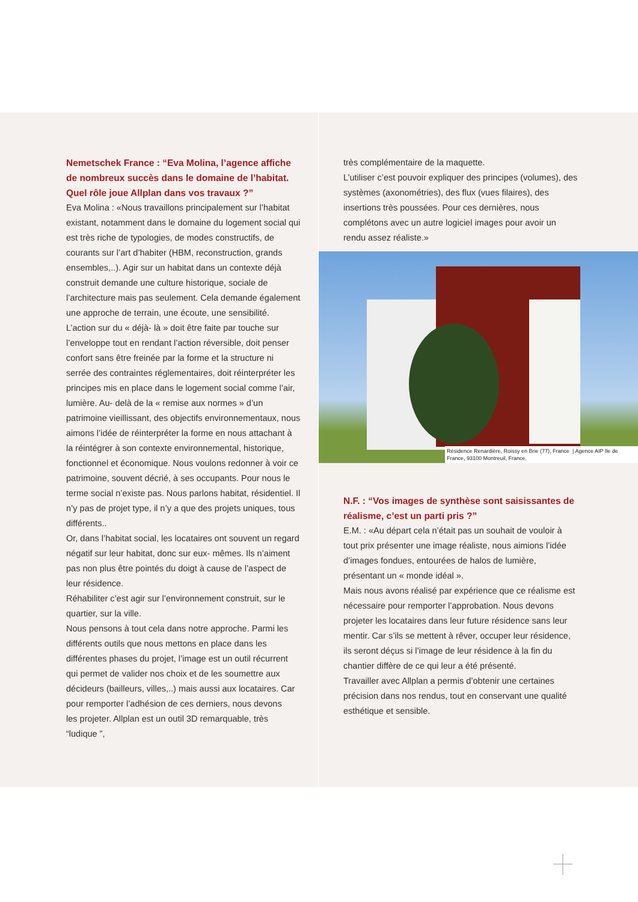Nemetschek France : “Eva Molina, l’agence affiche de nombreux succès dans le domaine de l’habitat.
Quel rôle joue Allplan dans vos travaux ?”
Eva Molina : «Nous travaillons principalement sur l’habitat existant, notamment dans le domaine du logement social qui est très riche de typologies, de modes constructifs, de courants sur l’art d’habiter (HBM, reconstruction, grands ensembles,..). Agir sur un habitat dans un contexte déjà construit demande une culture historique, sociale de l’architecture mais pas seulement. Cela demande également une approche de terrain, une écoute, une sensibilité. L’action sur du « déjà- là » doit être faite par touche sur l’enveloppe tout en rendant l’action réversible, doit penser confort sans être freinée par la forme et la structure ni serrée des contraintes réglementaires, doit réinterpréter les principes mis en place dans le logement social comme l’air, lumière. Au- delà de la « remise aux normes » d’un patrimoine vieillissant, des objectifs environnementaux, nous aimons l’idée de réinterpréter la forme en nous attachant à la réintégrer à son contexte environnemental, historique, fonctionnel et économique. Nous voulons redonner à voir ce patrimoine, souvent décrié, à ses occupants. Pour nous le terme social n’existe pas. Nous parlons habitat, résidentiel. Il n’y pas de projet type, il n’y a que des projets uniques, tous différents..
Or, dans l’habitat social, les locataires ont souvent un regard négatif sur leur habitat, donc sur eux- mêmes. Ils n’aiment pas non plus être pointés du doigt à cause de l’aspect de leur résidence.
Réhabiliter c’est agir sur l’environnement construit, sur le quartier, sur la ville.
Nous pensons à tout cela dans notre approche. Parmi les différents outils que nous mettons en place dans les différentes phases du projet, l’image est un outil récurrent qui permet de valider nos choix et de les soumettre aux décideurs (bailleurs, villes,..) mais aussi aux locataires. Car pour remporter l’adhésion de ces derniers, nous devons
les projeter. Allplan est un outil 3D remarquable, très “ludique ”,
très complémentaire de la maquette.
L’utiliser c’est pouvoir expliquer des principes (volumes), des systèmes (axonométries), des flux (vues filaires), des insertions très poussées. Pour ces dernières, nous complétons avec un autre logiciel images pour avoir un rendu assez réaliste.»
Résidence Renardière, Roissy en Brie (77), France | Agence AIP Ile de France, 93100 Montreuil, France.
N.F. : “Vos images de synthèse sont saisissantes de réalisme, c’est un parti pris ?”
E.M. : «Au départ cela n’était pas un souhait de vouloir à tout prix présenter une image réaliste, nous aimions l’idée d’images fondues, entourées de halos de lumière, présentant un « monde idéal ».
Mais nous avons réalisé par expérience que ce réalisme est nécessaire pour remporter l’approbation. Nous devons projeter les locataires dans leur future résidence sans leur mentir. Car s’ils se mettent à rêver, occuper leur résidence, ils seront déçus si l’image de leur résidence à la fin du chantier diffère de ce qui leur a été présenté.
Travailler avec Allplan a permis d’obtenir une certaines précision dans nos rendus, tout en conservant une qualité esthétique et sensible.